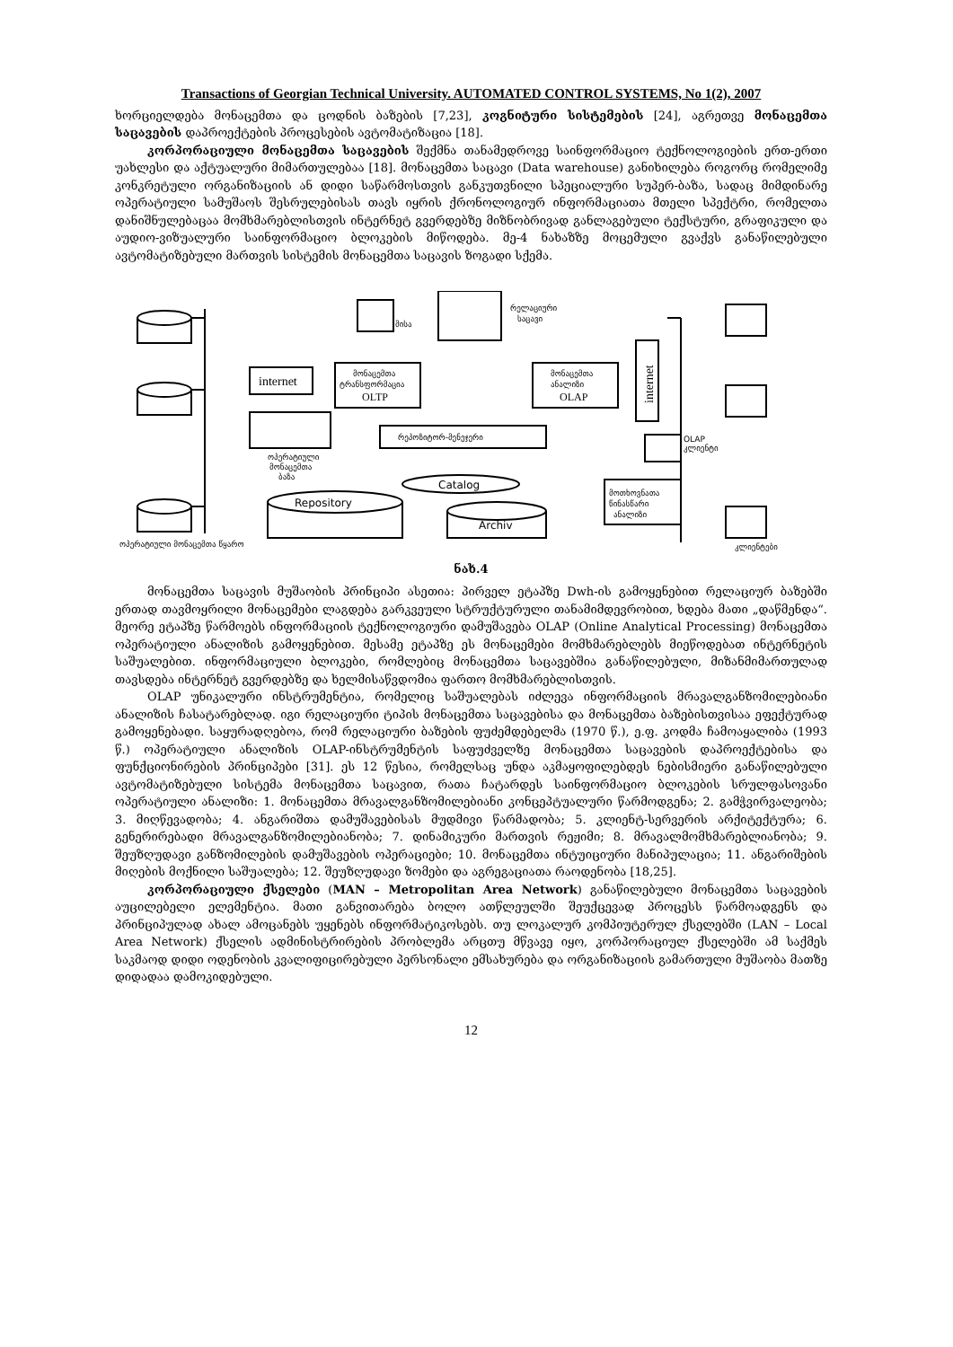Transactions of Georgian Technical University. AUTOMATED CONTROL SYSTEMS, No 1(2), 2007
ხორციელდება მონაცემთა და ცოდნის ბაზების [7,23], კოგნიტური სისტემების [24], აგრეთვე მონაცემთა საცავების დაპროექტების პროცესების ავტომატიზაცია [18].
კორპორაციული მონაცემთა საცავების შექმნა თანამედროვე საინფორმაციო ტექნოლოგიების ერთ-ერთი უახლესი და აქტუალური მიმართულებაა [18]. მონაცემთა საცავი (Data warehouse) განიხილება როგორც რომელიმე კონკრეტული ორგანიზაციის ან დიდი საწარმოსთვის განკუთვნილი სპეციალური სუპერ-ბაზა, სადაც მიმდინარე ოპერატიული სამუშაოს შესრულებისას თავს იყრის ქრონოლოგიურ ინფორმაციათა მთელი სპექტრი, რომელთა დანიშნულებაცაა მომხმარებლისთვის ინტერნეტ გვერდებზე მიზნობრივად განლაგებული ტექსტური, გრაფიკული და აუდიო-ვიზუალური საინფორმაციო ბლოკების მიწოდება. მე-4 ნახაზზე მოცემული გვაქვს განაწილებული ავტომატიზებული მართვის სისტემის მონაცემთა საცავის ზოგადი სქემა.
internet
მისა
რელაციური
საცავი
მონაცემთა
ტრანსფორმაცია
OLTP
მონაცემთა
ანალიზი
OLAP
რეპოზიტორ-მენეჯერი
ოპერატიული
მონაცემთა
ბაზა
Catalog
Repository
Archiv
internet
OLAP
კლიენტი
მოთხოვნათა
წინასწარი
ანალიზი
ოპერატიული მონაცემთა წყარო
კლიენტები
ნახ.4
მონაცემთა საცავის მუშაობის პრინციპი ასეთია: პირველ ეტაპზე Dwh-ის გამოყენებით რელაციურ ბაზებში ერთად თავმოყრილი მონაცემები ლაგდება გარკვეული სტრუქტურული თანამიმდევრობით, ხდება მათი „დაწმენდა“. მეორე ეტაპზე წარმოებს ინფორმაციის ტექნოლოგიური დამუშავება OLAP (Online Analytical Processing) მონაცემთა ოპერატიული ანალიზის გამოყენებით. მესამე ეტაპზე ეს მონაცემები მომხმარებლებს მიეწოდებათ ინტერნეტის საშუალებით. ინფორმაციული ბლოკები, რომლებიც მონაცემთა საცავებშია განაწილებული, მიზანმიმართულად თავსდება ინტერნეტ გვერდებზე და ხელმისაწვდომია ფართო მომხმარებლისთვის.
OLAP უნიკალური ინსტრუმენტია, რომელიც საშუალებას იძლევა ინფორმაციის მრავალგანზომილებიანი ანალიზის ჩასატარებლად. იგი რელაციური ტიპის მონაცემთა საცავებისა და მონაცემთა ბაზებისთვისაა ეფექტურად გამოყენებადი. საყურადღებოა, რომ რელაციური ბაზების ფუძემდებელმა (1970 წ.), ე.ფ. კოდმა ჩამოაყალიბა (1993 წ.) ოპერატიული ანალიზის OLAP-ინსტრუმენტის საფუძველზე მონაცემთა საცავების დაპროექტებისა და ფუნქციონირების პრინციპები [31]. ეს 12 წესია, რომელსაც უნდა აკმაყოფილებდეს ნებისმიერი განაწილებული ავტომატიზებული სისტემა მონაცემთა საცავით, რათა ჩატარდეს საინფორმაციო ბლოკების სრულფასოვანი ოპერატიული ანალიზი: 1. მონაცემთა მრავალგანზომილებიანი კონცეპტუალური წარმოდგენა; 2. გამჭვირვალეობა; 3. მიღწევადობა; 4. ანგარიშთა დამუშავებისას მუდმივი წარმადობა; 5. კლიენტ-სერვერის არქიტექტურა; 6. გენერირებადი მრავალგანზომილებიანობა; 7. დინამიკური მართვის რეჟიმი; 8. მრავალმომხმარებლიანობა; 9. შეუზღუდავი განზომილების დამუშავების ოპერაციები; 10. მონაცემთა ინტუიციური მანიპულაცია; 11. ანგარიშების მიღების მოქნილი საშუალება; 12. შეუზღუდავი ზომები და აგრეგაციათა რაოდენობა [18,25].
კორპორაციული ქსელები (MAN – Metropolitan Area Network) განაწილებული მონაცემთა საცავების აუცილებელი ელემენტია. მათი განვითარება ბოლო ათწლეულში შეუქცევად პროცესს წარმოადგენს და პრინციპულად ახალ ამოცანებს უყენებს ინფორმატიკოსებს. თუ ლოკალურ კომპიუტერულ ქსელებში (LAN – Local Area Network) ქსელის ადმინისტრირების პრობლემა არცთუ მწვავე იყო, კორპორაციულ ქსელებში ამ საქმეს საკმაოდ დიდი ოდენობის კვალიფიცირებული პერსონალი ემსახურება და ორგანიზაციის გამართული მუშაობა მათზე დიდადაა დამოკიდებული.
12